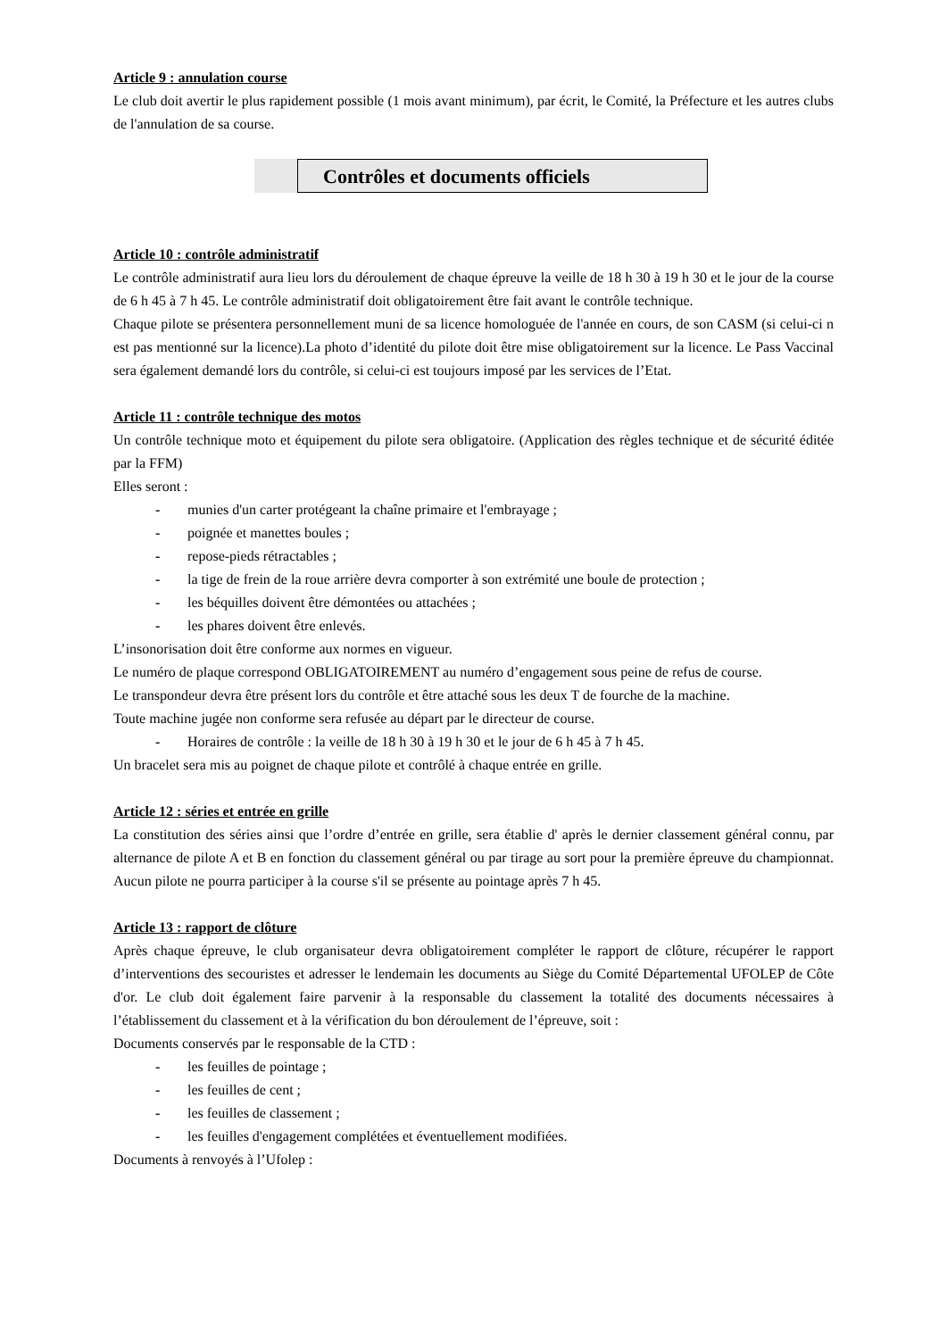Article 9 : annulation course
Le club doit avertir le plus rapidement possible (1 mois avant minimum), par écrit, le Comité, la Préfecture et les autres clubs de l'annulation de sa course.
Contrôles et documents officiels
Article 10 : contrôle administratif
Le contrôle administratif aura lieu lors du déroulement de chaque épreuve la veille de 18 h 30 à 19 h 30 et le jour de la course de 6 h 45 à 7 h 45. Le contrôle administratif doit obligatoirement être fait avant le contrôle technique.
Chaque pilote se présentera personnellement muni de sa licence homologuée de l'année en cours, de son CASM (si celui-ci n est pas mentionné sur la licence).La photo d’identité du pilote doit être mise obligatoirement sur la licence. Le Pass Vaccinal sera également demandé lors du contrôle, si celui-ci est toujours imposé par les services de l’Etat.
Article 11 : contrôle technique des motos
Un contrôle technique moto et équipement du pilote sera obligatoire. (Application des règles technique et de sécurité éditée par la FFM)
Elles seront :
- munies d'un carter protégeant la chaîne primaire et l'embrayage ;
- poignée et manettes boules ;
- repose-pieds rétractables ;
- la tige de frein de la roue arrière devra comporter à son extrémité une boule de protection ;
- les béquilles doivent être démontées ou attachées ;
- les phares doivent être enlevés.
L’insonorisation doit être conforme aux normes en vigueur.
Le numéro de plaque correspond OBLIGATOIREMENT au numéro d’engagement sous peine de refus de course.
Le transpondeur devra être présent lors du contrôle et être attaché sous les deux T de fourche de la machine.
Toute machine jugée non conforme sera refusée au départ par le directeur de course.
- Horaires de contrôle : la veille de 18 h 30 à 19 h 30 et le jour de 6 h 45 à 7 h 45.
Un bracelet sera mis au poignet de chaque pilote et contrôlé à chaque entrée en grille.
Article 12 : séries et entrée en grille
La constitution des séries ainsi que l’ordre d’entrée en grille, sera établie d' après le dernier classement général connu, par alternance de pilote A et B en fonction du classement général ou par tirage au sort pour la première épreuve du championnat. Aucun pilote ne pourra participer à la course s'il se présente au pointage après 7 h 45.
Article 13 : rapport de clôture
Après chaque épreuve, le club organisateur devra obligatoirement compléter le rapport de clôture, récupérer le rapport d’interventions des secouristes et adresser le lendemain les documents au Siège du Comité Départemental UFOLEP de Côte d'or. Le club doit également faire parvenir à la responsable du classement la totalité des documents nécessaires à l’établissement du classement et à la vérification du bon déroulement de l’épreuve, soit :
Documents conservés par le responsable de la CTD :
- les feuilles de pointage ;
- les feuilles de cent ;
- les feuilles de classement ;
- les feuilles d'engagement complétées et éventuellement modifiées.
Documents à renvoyés à l’Ufolep :